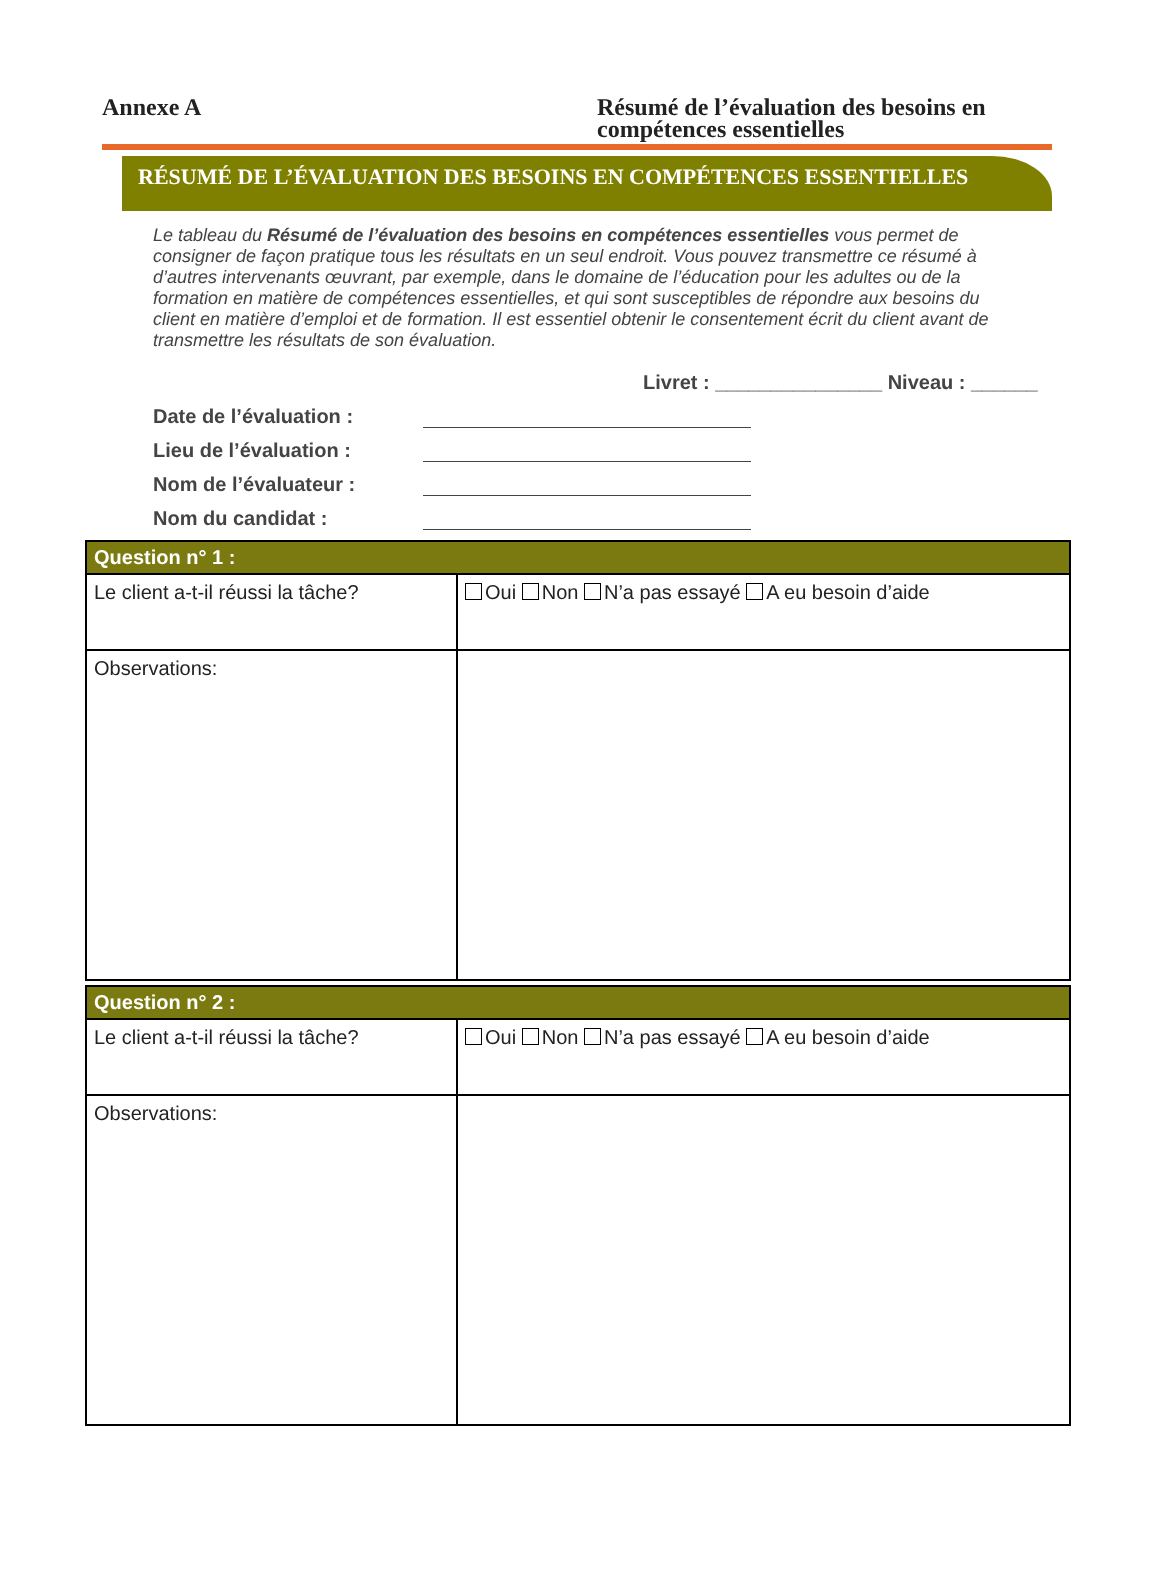Annexe A Résumé de l’évaluation des besoins en compétences essentielles
RÉSUMÉ DE L’ÉVALUATION DES BESOINS EN COMPÉTENCES ESSENTIELLES
Le tableau du Résumé de l’évaluation des besoins en compétences essentielles vous permet de consigner de façon pratique tous les résultats en un seul endroit. Vous pouvez transmettre ce résumé à d’autres intervenants œuvrant, par exemple, dans le domaine de l’éducation pour les adultes ou de la formation en matière de compétences essentielles, et qui sont susceptibles de répondre aux besoins du client en matière d’emploi et de formation. Il est essentiel obtenir le consentement écrit du client avant de transmettre les résultats de son évaluation.
Livret : _______________ Niveau : ______
Date de l’évaluation :
Lieu de l’évaluation :
Nom de l’évaluateur :
Nom du candidat :
| Question n° 1 : | |
| --- | --- |
| Le client a-t-il réussi la tâche? | Oui Non N’a pas essayé A eu besoin d’aide |
| Observations: | |
| Question n° 2 : | |
| --- | --- |
| Le client a-t-il réussi la tâche? | Oui Non N’a pas essayé A eu besoin d’aide |
| Observations: | |